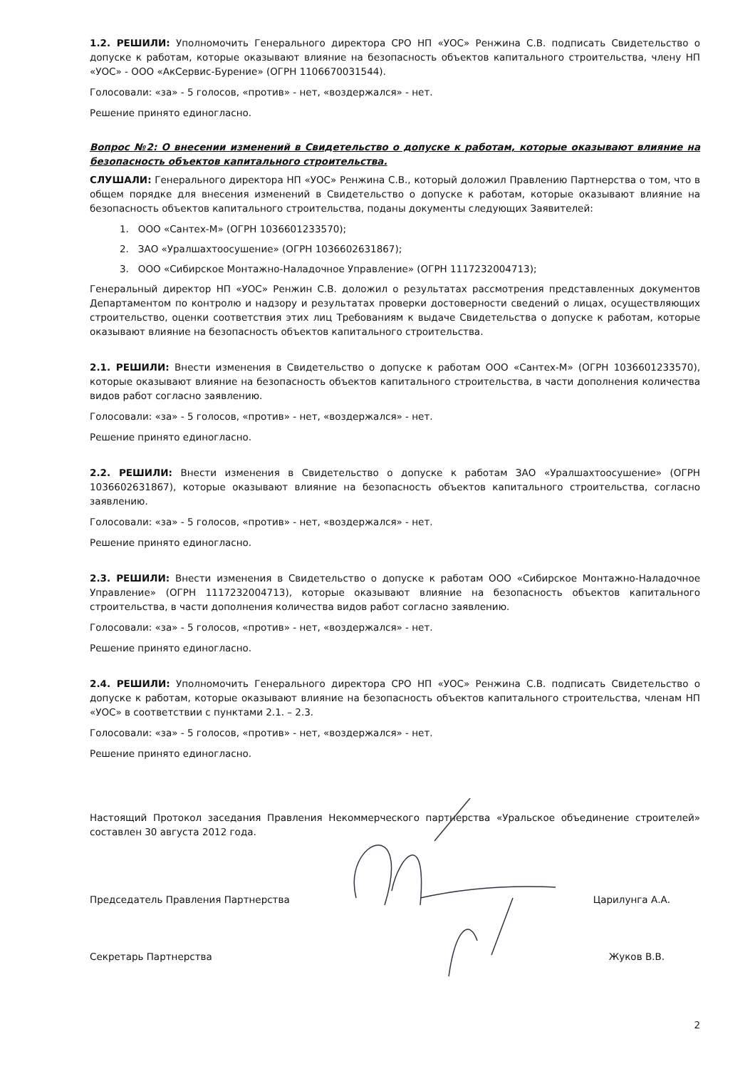1.2. РЕШИЛИ: Уполномочить Генерального директора СРО НП «УОС» Ренжина С.В. подписать Свидетельство о допуске к работам, которые оказывают влияние на безопасность объектов капитального строительства, члену НП «УОС» - ООО «АкСервис-Бурение» (ОГРН 1106670031544).
Голосовали: «за» - 5 голосов, «против» - нет, «воздержался» - нет.
Решение принято единогласно.
Вопрос №2: О внесении изменений в Свидетельство о допуске к работам, которые оказывают влияние на безопасность объектов капитального строительства.
СЛУШАЛИ: Генерального директора НП «УОС» Ренжина С.В., который доложил Правлению Партнерства о том, что в общем порядке для внесения изменений в Свидетельство о допуске к работам, которые оказывают влияние на безопасность объектов капитального строительства, поданы документы следующих Заявителей:
1. ООО «Сантех-М» (ОГРН 1036601233570);
2. ЗАО «Уралшахтоосушение» (ОГРН 1036602631867);
3. ООО «Сибирское Монтажно-Наладочное Управление» (ОГРН 1117232004713);
Генеральный директор НП «УОС» Ренжин С.В. доложил о результатах рассмотрения представленных документов Департаментом по контролю и надзору и результатах проверки достоверности сведений о лицах, осуществляющих строительство, оценки соответствия этих лиц Требованиям к выдаче Свидетельства о допуске к работам, которые оказывают влияние на безопасность объектов капитального строительства.
2.1. РЕШИЛИ: Внести изменения в Свидетельство о допуске к работам ООО «Сантех-М» (ОГРН 1036601233570), которые оказывают влияние на безопасность объектов капитального строительства, в части дополнения количества видов работ согласно заявлению.
Голосовали: «за» - 5 голосов, «против» - нет, «воздержался» - нет.
Решение принято единогласно.
2.2. РЕШИЛИ: Внести изменения в Свидетельство о допуске к работам ЗАО «Уралшахтоосушение» (ОГРН 1036602631867), которые оказывают влияние на безопасность объектов капитального строительства, согласно заявлению.
Голосовали: «за» - 5 голосов, «против» - нет, «воздержался» - нет.
Решение принято единогласно.
2.3. РЕШИЛИ: Внести изменения в Свидетельство о допуске к работам ООО «Сибирское Монтажно-Наладочное Управление» (ОГРН 1117232004713), которые оказывают влияние на безопасность объектов капитального строительства, в части дополнения количества видов работ согласно заявлению.
Голосовали: «за» - 5 голосов, «против» - нет, «воздержался» - нет.
Решение принято единогласно.
2.4. РЕШИЛИ: Уполномочить Генерального директора СРО НП «УОС» Ренжина С.В. подписать Свидетельство о допуске к работам, которые оказывают влияние на безопасность объектов капитального строительства, членам НП «УОС» в соответствии с пунктами 2.1. – 2.3.
Голосовали: «за» - 5 голосов, «против» - нет, «воздержался» - нет.
Решение принято единогласно.
Настоящий Протокол заседания Правления Некоммерческого партнерства «Уральское объединение строителей» составлен 30 августа 2012 года.
Председатель Правления Партнерства Царилунга А.А.
Секретарь Партнерства Жуков В.В.
2